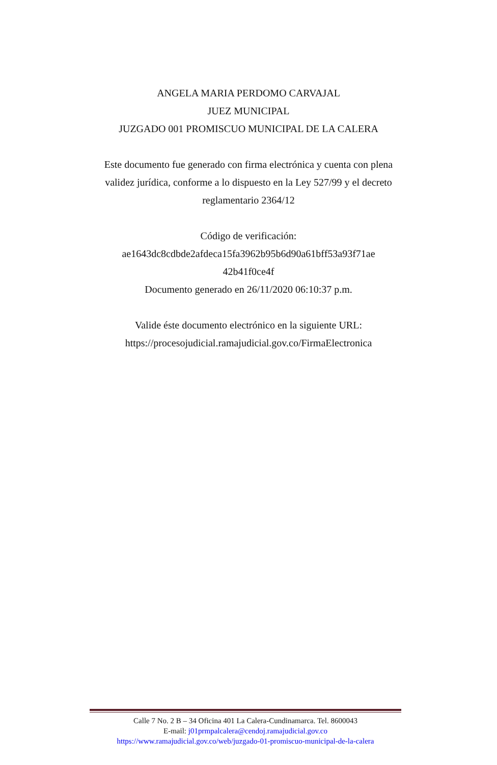ANGELA MARIA PERDOMO CARVAJAL
JUEZ MUNICIPAL
JUZGADO 001 PROMISCUO MUNICIPAL DE LA CALERA
Este documento fue generado con firma electrónica y cuenta con plena validez jurídica, conforme a lo dispuesto en la Ley 527/99 y el decreto reglamentario 2364/12
Código de verificación:
ae1643dc8cdbde2afdeca15fa3962b95b6d90a61bff53a93f71ae 42b41f0ce4f
Documento generado en 26/11/2020 06:10:37 p.m.
Valide éste documento electrónico en la siguiente URL: https://procesojudicial.ramajudicial.gov.co/FirmaElectronica
Calle 7 No. 2 B – 34 Oficina 401 La Calera-Cundinamarca. Tel. 8600043
E-mail: j01prmpalcalera@cendoj.ramajudicial.gov.co
https://www.ramajudicial.gov.co/web/juzgado-01-promiscuo-municipal-de-la-calera